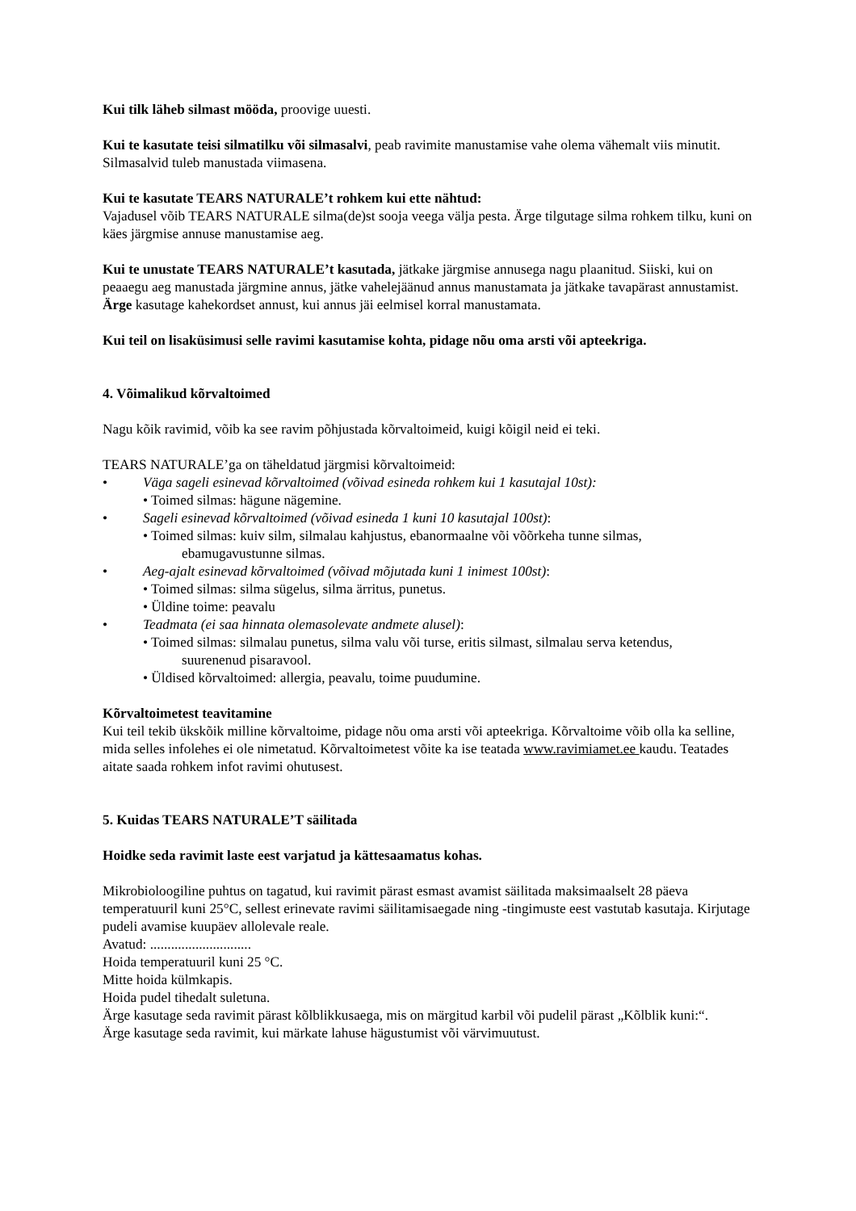Kui tilk läheb silmast mööda, proovige uuesti.
Kui te kasutate teisi silmatilku või silmasalvi, peab ravimite manustamise vahe olema vähemalt viis minutit. Silmasalvid tuleb manustada viimasena.
Kui te kasutate TEARS NATURALE’t rohkem kui ette nähtud:
Vajadusel võib TEARS NATURALE silma(de)st sooja veega välja pesta. Ärge tilgutage silma rohkem tilku, kuni on käes järgmise annuse manustamise aeg.
Kui te unustate TEARS NATURALE’t kasutada, jätkake järgmise annusega nagu plaanitud. Siiski, kui on peaaegu aeg manustada järgmine annus, jätke vahelejäänud annus manustamata ja jätkake tavapärast annustamist. Ärge kasutage kahekordset annust, kui annus jäi eelmisel korral manustamata.
Kui teil on lisaküsimusi selle ravimi kasutamise kohta, pidage nõu oma arsti või apteekriga.
4. Võimalikud kõrvaltoimed
Nagu kõik ravimid, võib ka see ravim põhjustada kõrvaltoimeid, kuigi kõigil neid ei teki.
TEARS NATURALE’ga on täheldatud järgmisi kõrvaltoimeid:
• Väga sageli esinevad kõrvaltoimed (võivad esineda rohkem kui 1 kasutajal 10st):
• Toimed silmas: hägune nägemine.
• Sageli esinevad kõrvaltoimed (võivad esineda 1 kuni 10 kasutajal 100st):
• Toimed silmas: kuiv silm, silmalau kahjustus, ebanormaalne või võõrkeha tunne silmas,
ebamugavustunne silmas.
• Aeg-ajalt esinevad kõrvaltoimed (võivad mõjutada kuni 1 inimest 100st):
• Toimed silmas: silma sügelus, silma ärritus, punetus.
• Üldine toime: peavalu
• Teadmata (ei saa hinnata olemasolevate andmete alusel):
• Toimed silmas: silmalau punetus, silma valu või turse, eritis silmast, silmalau serva ketendus,
suurenenud pisaravool.
• Üldised kõrvaltoimed: allergia, peavalu, toime puudumine.
Kõrvaltoimetest teavitamine
Kui teil tekib ükskõik milline kõrvaltoime, pidage nõu oma arsti või apteekriga. Kõrvaltoime võib olla ka selline, mida selles infolehes ei ole nimetatud. Kõrvaltoimetest võite ka ise teatada www.ravimiamet.ee kaudu. Teatades aitate saada rohkem infot ravimi ohutusest.
5. Kuidas TEARS NATURALE’T säilitada
Hoidke seda ravimit laste eest varjatud ja kättesaamatus kohas.
Mikrobioloogiline puhtus on tagatud, kui ravimit pärast esmast avamist säilitada maksimaalselt 28 päeva temperatuuril kuni 25°C, sellest erinevate ravimi säilitamisaegade ning -tingimuste eest vastutab kasutaja. Kirjutage pudeli avamise kuupäev allolevale reale.
Avatud: .............................
Hoida temperatuuril kuni 25 °C.
Mitte hoida külmkapis.
Hoida pudel tihedalt suletuna.
Ärge kasutage seda ravimit pärast kõlblikkusaega, mis on märgitud karbil või pudelil pärast „Kõlblik kuni:“.
Ärge kasutage seda ravimit, kui märkate lahuse hägustumist või värvimuutust.